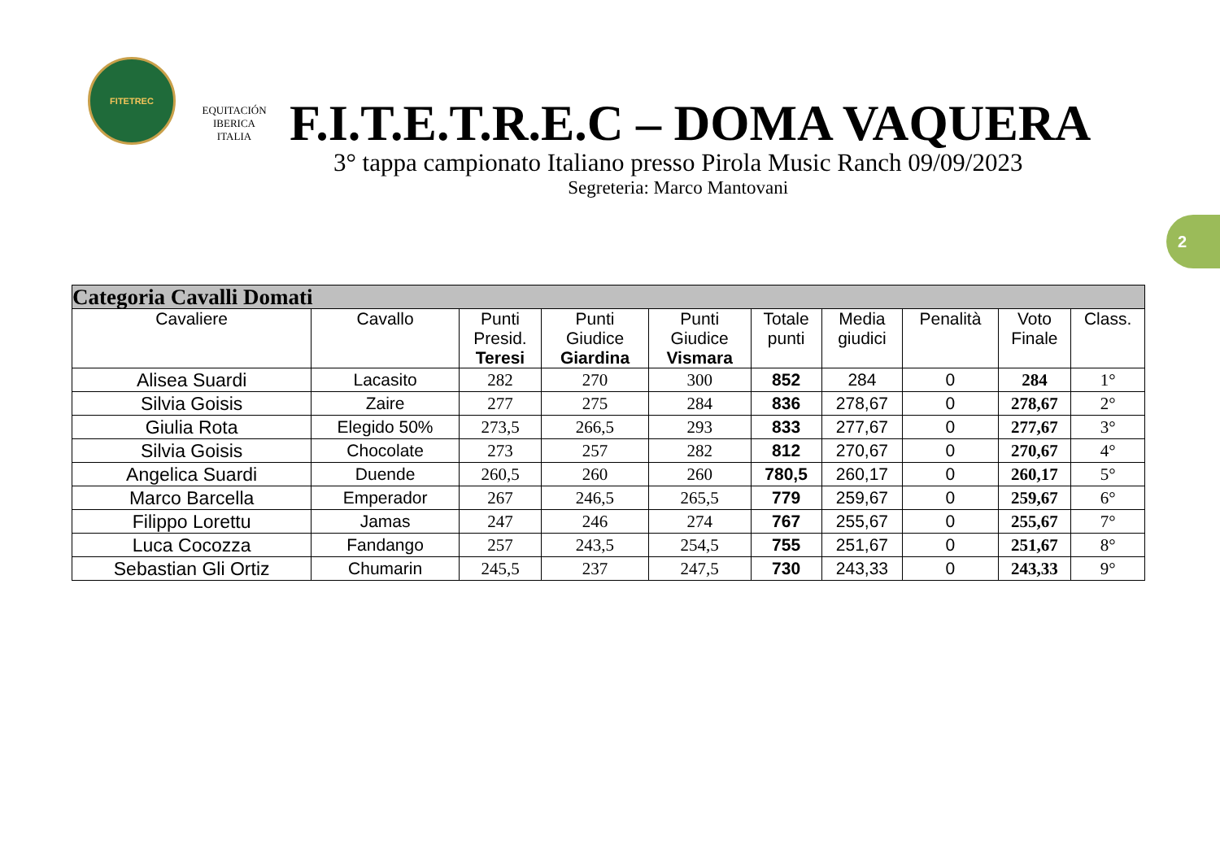FITETREC
EQUITACIÓN
IBERICA ITALIA
F.I.T.E.T.R.E.C – DOMA VAQUERA
3° tappa campionato Italiano presso Pirola Music Ranch 09/09/2023
Segreteria: Marco Mantovani
2
| Categoria Cavalli Domati | | | | | | | | | |
| Cavaliere | Cavallo | Punti Presid. Teresi | Punti Giudice Giardina | Punti Giudice Vismara | Totale punti | Media giudici | Penalità | Voto Finale | Class. |
| Alisea Suardi | Lacasito | 282 | 270 | 300 | 852 | 284 | 0 | 284 | 1° |
| Silvia Goisis | Zaire | 277 | 275 | 284 | 836 | 278,67 | 0 | 278,67 | 2° |
| Giulia Rota | Elegido 50% | 273,5 | 266,5 | 293 | 833 | 277,67 | 0 | 277,67 | 3° |
| Silvia Goisis | Chocolate | 273 | 257 | 282 | 812 | 270,67 | 0 | 270,67 | 4° |
| Angelica Suardi | Duende | 260,5 | 260 | 260 | 780,5 | 260,17 | 0 | 260,17 | 5° |
| Marco Barcella | Emperador | 267 | 246,5 | 265,5 | 779 | 259,67 | 0 | 259,67 | 6° |
| Filippo Lorettu | Jamas | 247 | 246 | 274 | 767 | 255,67 | 0 | 255,67 | 7° |
| Luca Cocozza | Fandango | 257 | 243,5 | 254,5 | 755 | 251,67 | 0 | 251,67 | 8° |
| Sebastian Gli Ortiz | Chumarin | 245,5 | 237 | 247,5 | 730 | 243,33 | 0 | 243,33 | 9° |